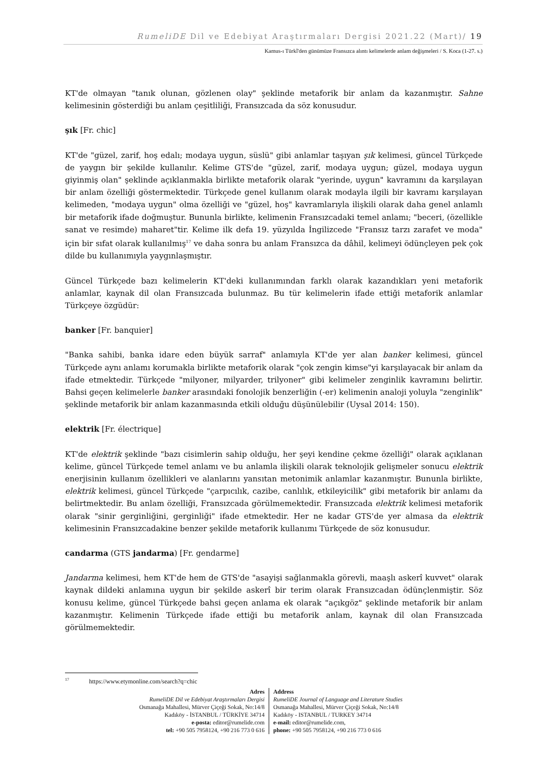RumeliDE Dil ve Edebiyat Araştırmaları Dergisi 2021.22 (Mart)/ 19
Kamus-ı Türkî'den günümüze Fransızca alıntı kelimelerde anlam değişmeleri / S. Koca (1-27. s.)
KT'de olmayan "tanık olunan, gözlenen olay" şeklinde metaforik bir anlam da kazanmıştır. Sahne kelimesinin gösterdiği bu anlam çeşitliliği, Fransızcada da söz konusudur.
şık [Fr. chic]
KT'de "güzel, zarif, hoş edalı; modaya uygun, süslü" gibi anlamlar taşıyan şık kelimesi, güncel Türkçede de yaygın bir şekilde kullanılır. Kelime GTS'de "güzel, zarif, modaya uygun; güzel, modaya uygun giyinmiş olan" şeklinde açıklanmakla birlikte metaforik olarak "yerinde, uygun" kavramını da karşılayan bir anlam özelliği göstermektedir. Türkçede genel kullanım olarak modayla ilgili bir kavramı karşılayan kelimeden, "modaya uygun" olma özelliği ve "güzel, hoş" kavramlarıyla ilişkili olarak daha genel anlamlı bir metaforik ifade doğmuştur. Bununla birlikte, kelimenin Fransızcadaki temel anlamı; "beceri, (özellikle sanat ve resimde) maharet"tir. Kelime ilk defa 19. yüzyılda İngilizcede "Fransız tarzı zarafet ve moda" için bir sıfat olarak kullanılmış<sup>17</sup> ve daha sonra bu anlam Fransızca da dâhil, kelimeyi ödünçleyen pek çok dilde bu kullanımıyla yaygınlaşmıştır.
Güncel Türkçede bazı kelimelerin KT'deki kullanımından farklı olarak kazandıkları yeni metaforik anlamlar, kaynak dil olan Fransızcada bulunmaz. Bu tür kelimelerin ifade ettiği metaforik anlamlar Türkçeye özgüdür:
banker [Fr. banquier]
"Banka sahibi, banka idare eden büyük sarraf" anlamıyla KT'de yer alan banker kelimesi, güncel Türkçede aynı anlamı korumakla birlikte metaforik olarak "çok zengin kimse"yi karşılayacak bir anlam da ifade etmektedir. Türkçede "milyoner, milyarder, trilyoner" gibi kelimeler zenginlik kavramını belirtir. Bahsi geçen kelimelerle banker arasındaki fonolojik benzerliğin (-er) kelimenin analoji yoluyla "zenginlik" şeklinde metaforik bir anlam kazanmasında etkili olduğu düşünülebilir (Uysal 2014: 150).
elektrik [Fr. électrique]
KT'de elektrik şeklinde "bazı cisimlerin sahip olduğu, her şeyi kendine çekme özelliği" olarak açıklanan kelime, güncel Türkçede temel anlamı ve bu anlamla ilişkili olarak teknolojik gelişmeler sonucu elektrik enerjisinin kullanım özellikleri ve alanlarını yansıtan metonimik anlamlar kazanmıştır. Bununla birlikte, elektrik kelimesi, güncel Türkçede "çarpıcılık, cazibe, canlılık, etkileyicilik" gibi metaforik bir anlamı da belirtmektedir. Bu anlam özelliği, Fransızcada görülmemektedir. Fransızcada elektrik kelimesi metaforik olarak "sinir gerginliğini, gerginliği" ifade etmektedir. Her ne kadar GTS'de yer almasa da elektrik kelimesinin Fransızcadakine benzer şekilde metaforik kullanımı Türkçede de söz konusudur.
candarma (GTS jandarma) [Fr. gendarme]
Jandarma kelimesi, hem KT'de hem de GTS'de "asayişi sağlanmakla görevli, maaşlı askerî kuvvet" olarak kaynak dildeki anlamına uygun bir şekilde askerî bir terim olarak Fransızcadan ödünçlenmiştir. Söz konusu kelime, güncel Türkçede bahsi geçen anlama ek olarak "açıkgöz" şeklinde metaforik bir anlam kazanmıştır. Kelimenin Türkçede ifade ettiği bu metaforik anlam, kaynak dil olan Fransızcada görülmemektedir.
<sup>17</sup> https://www.etymonline.com/search?q=chic
Adres
RumeliDE Dil ve Edebiyat Araştırmaları Dergisi
Osmanağa Mahallesi, Mürver Çiçeği Sokak, No:14/8
Kadıköy - İSTANBUL / TÜRKİYE 34714
e-posta: editor@rumelide.com
tel: +90 505 7958124, +90 216 773 0 616
Address
RumeliDE Journal of Language and Literature Studies
Osmanağa Mahallesi, Mürver Çiçeği Sokak, No:14/8
Kadıköy - ISTANBUL / TURKEY 34714
e-mail: editor@rumelide.com,
phone: +90 505 7958124, +90 216 773 0 616